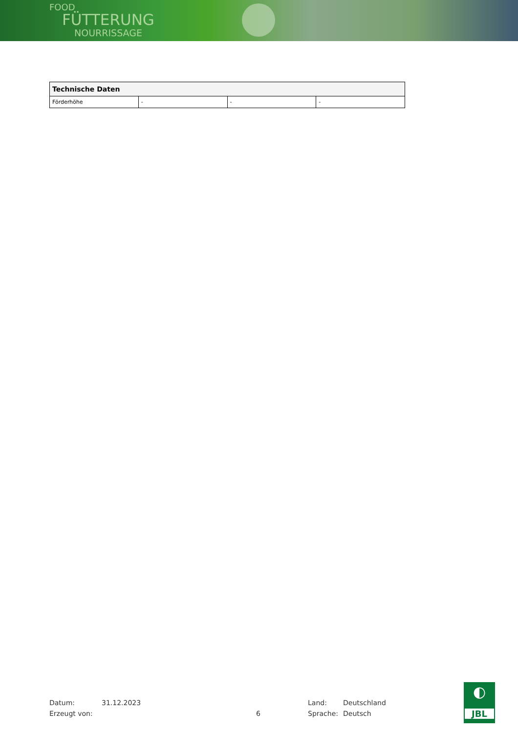FOOD
FÜTTERUNG
NOURRISSAGE
| Technische Daten | | | |
| --- | --- | --- | --- |
| Förderhöhe | - | - | - |
Datum: 31.12.2023 Land: Deutschland
Erzeugt von: 6 Sprache: Deutsch
◐
JBL